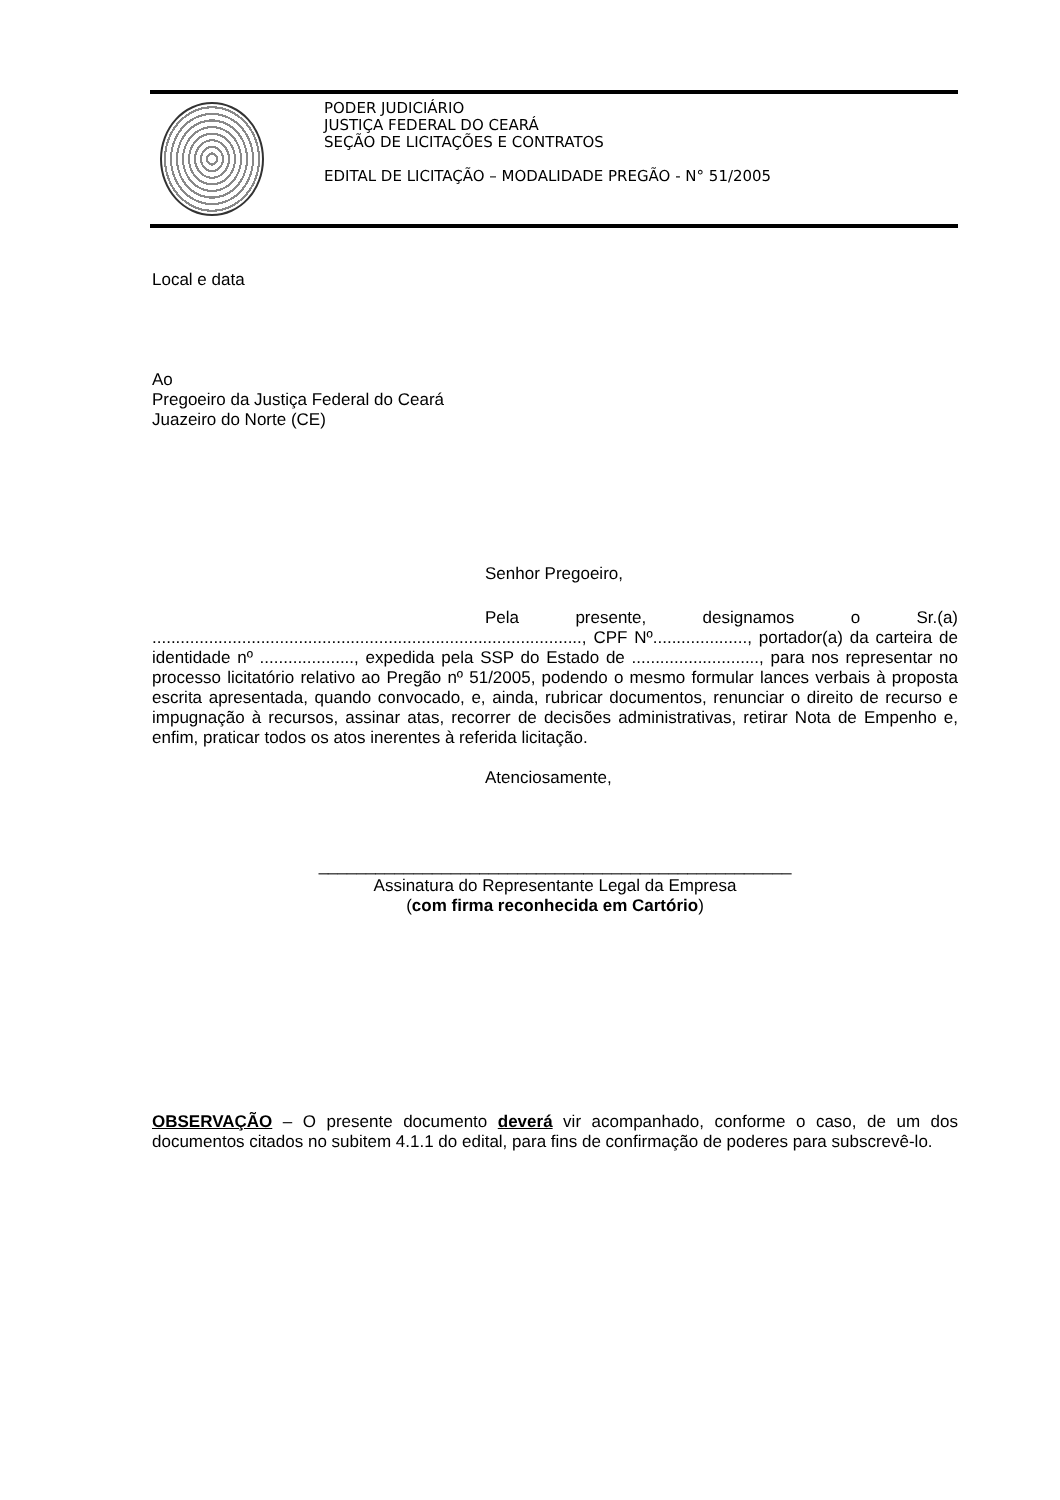PODER JUDICIÁRIO
JUSTIÇA FEDERAL DO CEARÁ
SEÇÃO DE LICITAÇÕES E CONTRATOS
EDITAL DE LICITAÇÃO – MODALIDADE PREGÃO - N° 51/2005
Local e data
Ao
Pregoeiro da Justiça Federal do Ceará
Juazeiro do Norte (CE)
Senhor Pregoeiro,
Pela presente, designamos o Sr.(a) ..........................................................................................., CPF Nº...................., portador(a) da carteira de identidade nº ...................., expedida pela SSP do Estado de ..........................., para nos representar no processo licitatório relativo ao Pregão nº 51/2005, podendo o mesmo formular lances verbais à proposta escrita apresentada, quando convocado, e, ainda, rubricar documentos, renunciar o direito de recurso e impugnação à recursos, assinar atas, recorrer de decisões administrativas, retirar Nota de Empenho e, enfim, praticar todos os atos inerentes à referida licitação.
Atenciosamente,
__________________________________________________
Assinatura do Representante Legal da Empresa
(com firma reconhecida em Cartório)
OBSERVAÇÃO – O presente documento deverá vir acompanhado, conforme o caso, de um dos documentos citados no subitem 4.1.1 do edital, para fins de confirmação de poderes para subscrevê-lo.